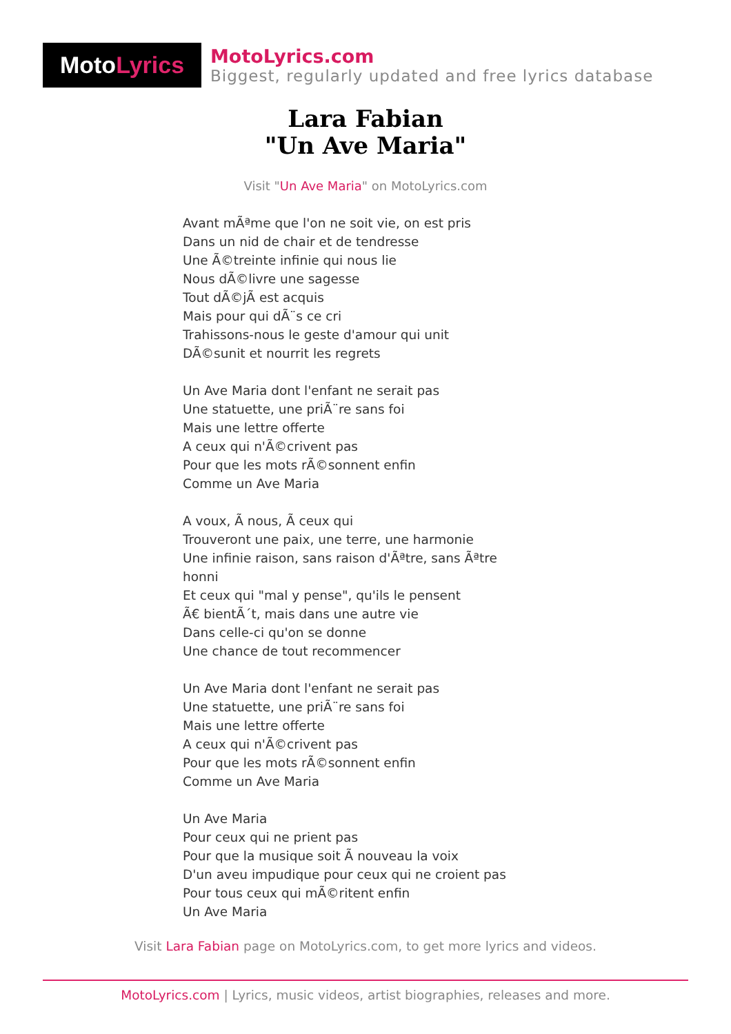Moto Lyrics
MotoLyrics.com
Biggest, regularly updated and free lyrics database
Lara Fabian
"Un Ave Maria"
Visit "Un Ave Maria" on MotoLyrics.com
Avant mÃªme que l'on ne soit vie, on est pris Dans un nid de chair et de tendresse Une Ã©treinte infinie qui nous lie Nous dÃ©livre une sagesse Tout dÃ©jÃ est acquis Mais pour qui dÃ¨s ce cri Trahissons-nous le geste d'amour qui unit DÃ©sunit et nourrit les regrets Un Ave Maria dont l'enfant ne serait pas Une statuette, une priÃ¨re sans foi Mais une lettre offerte A ceux qui n'Ã©crivent pas Pour que les mots rÃ©sonnent enfin Comme un Ave Maria A voux, Ã nous, Ã ceux qui Trouveront une paix, une terre, une harmonie Une infinie raison, sans raison d'Ãªtre, sans Ãªtre honni Et ceux qui "mal y pense", qu'ils le pensent Ã€ bientÃ´t, mais dans une autre vie Dans celle-ci qu'on se donne Une chance de tout recommencer Un Ave Maria dont l'enfant ne serait pas Une statuette, une priÃ¨re sans foi Mais une lettre offerte A ceux qui n'Ã©crivent pas Pour que les mots rÃ©sonnent enfin Comme un Ave Maria Un Ave Maria Pour ceux qui ne prient pas Pour que la musique soit Ã nouveau la voix D'un aveu impudique pour ceux qui ne croient pas Pour tous ceux qui mÃ©ritent enfin Un Ave Maria
Visit Lara Fabian page on MotoLyrics.com, to get more lyrics and videos.
MotoLyrics.com | Lyrics, music videos, artist biographies, releases and more.